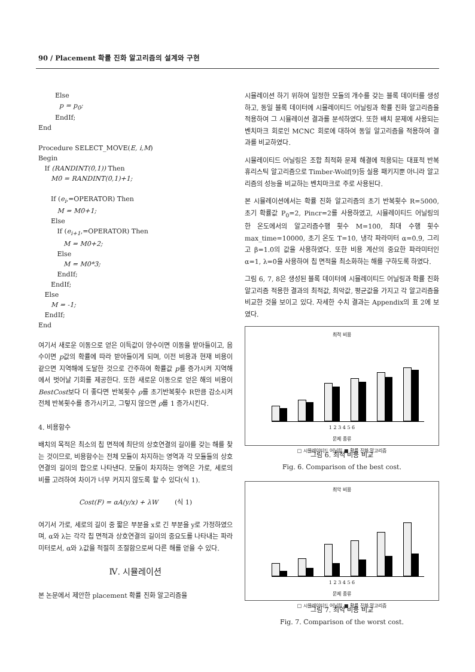90 / Placement 확률 진화 알고리즘의 설계와 구현
Else
p = p<sub>0</sub>;
EndIf;
End
Procedure SELECT_MOVE(E, i,M)
Begin
If (RANDINT(0,1)) Then
M0 = RANDINT(0,1)+1;
If (e<sub>i</sub>,=OPERATOR) Then
M = M0+1;
Else
If (e<sub>i+1</sub>,=OPERATOR) Then
M = M0+2;
Else
M = M0*3;
EndIf;
EndIf;
Else
M = -1;
EndIf;
End
여기서 새로운 이동으로 얻은 이득값이 양수이면 이동을 받아들이고, 음수이면 p값의 확률에 따라 받아들이게 되며, 이전 비용과 현재 비용이 같으면 지역해에 도달한 것으로 간주하여 확률값 p를 증가시켜 지역해에서 벗어날 기회를 제공한다. 또한 새로운 이동으로 얻은 해의 비용이 BestCost보다 더 좋다면 반복횟수 ρ를 초기반복횟수 R만큼 감소시켜 전체 반복횟수를 증가시키고, 그렇지 않으면 ρ를 1 증가시킨다.
4. 비용함수
배치의 목적은 최소의 칩 면적에 최단의 상호연결의 길이를 갖는 해를 찾는 것이므로, 비용함수는 전체 모듈이 차지하는 영역과 각 모듈들의 상호연결의 길이의 합으로 나타낸다. 모듈이 차지하는 영역은 가로, 세로의 비를 고려하여 차이가 너무 커지지 않도록 할 수 있다(식 1).
Cost(F) = αA(y/x) + λW (식 1)
여기서 가로, 세로의 길이 중 짧은 부분을 x로 긴 부분을 y로 가정하였으며, α와 λ는 각각 칩 면적과 상호연결의 길이의 중요도를 나타내는 파라미터로서, α와 λ값을 적절히 조절함으로써 다른 해를 얻을 수 있다.
Ⅳ. 시뮬레이션
본 논문에서 제안한 placement 확률 진화 알고리즘을
시뮬레이션 하기 위하여 일정한 모듈의 개수를 갖는 블록 데이터를 생성하고, 동일 블록 데이터에 시뮬레이티드 어닐링과 확률 진화 알고리즘을 적용하여 그 시뮬레이션 결과를 분석하였다. 또한 배치 문제에 사용되는 벤치마크 회로인 MCNC 회로에 대하여 동일 알고리즘을 적용하여 결과를 비교하였다.
시뮬레이티드 어닐링은 조합 최적화 문제 해결에 적용되는 대표적 반복 휴리스틱 알고리즘으로 Timber-Wolf[9]등 실용 패키지뿐 아니라 알고리즘의 성능을 비교하는 벤치마크로 주로 사용된다.
본 시뮬레이션에서는 확률 진화 알고리즘의 초기 반복횟수 R=5000, 초기 확률값 P<sub>0</sub>=2, Pincr=2를 사용하였고, 시뮬레이티드 어닐링의 한 온도에서의 알고리즘수행 횟수 M=100, 최대 수행 횟수 max_time=10000, 초기 온도 T=10, 냉각 파라미터 α=0.9, 그리고 β=1.0의 값을 사용하였다. 또한 비용 계산의 중요한 파라미터인 α=1, λ=0을 사용하여 칩 면적을 최소화하는 해를 구하도록 하였다.
그림 6, 7, 8은 생성된 블록 데이터에 시뮬레이티드 어닐링과 확률 진화 알고리즘 적용한 결과의 최적값, 최악값, 평균값을 가지고 각 알고리즘을 비교한 것을 보이고 있다. 자세한 수치 결과는 Appendix의 표 2에 보였다.
최적 비용
1 2 3 4 5 6
문제 종류
□ 시뮬레이티드 어닐링 ■ 확률 진화 알고리즘
그림 6. 최적 비용 비교
Fig. 6. Comparison of the best cost.
최악 비용
1 2 3 4 5 6
문제 종류
□ 시뮬레이티드 어닐링 ■ 확률 진화 알고리즘
그림 7. 최악 비용 비교
Fig. 7. Comparison of the worst cost.